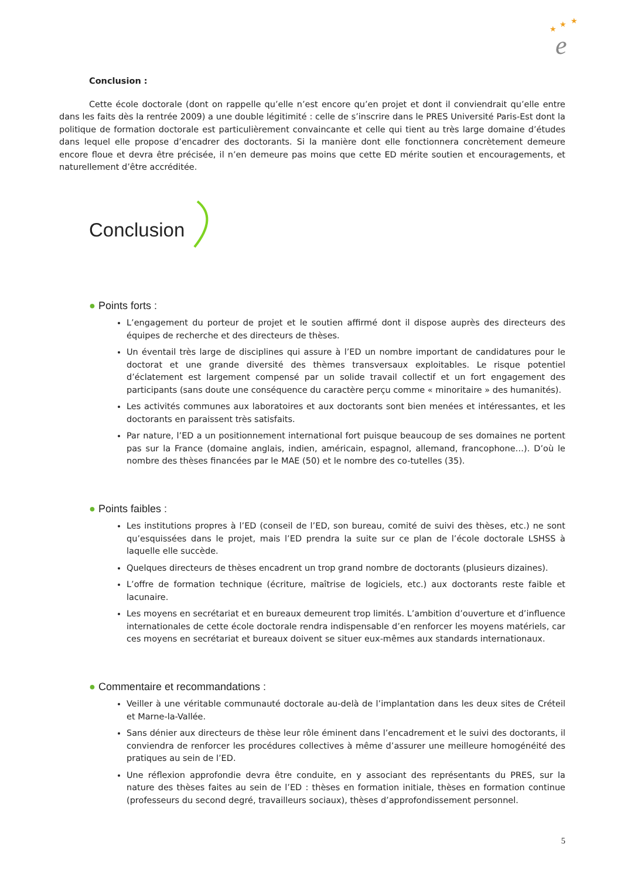★
★
★
e
Conclusion :
Cette école doctorale (dont on rappelle qu’elle n’est encore qu’en projet et dont il conviendrait qu’elle entre dans les faits dès la rentrée 2009) a une double légitimité : celle de s’inscrire dans le PRES Université Paris-Est dont la politique de formation doctorale est particulièrement convaincante et celle qui tient au très large domaine d’études dans lequel elle propose d’encadrer des doctorants. Si la manière dont elle fonctionnera concrètement demeure encore floue et devra être précisée, il n’en demeure pas moins que cette ED mérite soutien et encouragements, et naturellement d’être accréditée.
Conclusion
● Points forts :
L’engagement du porteur de projet et le soutien affirmé dont il dispose auprès des directeurs des équipes de recherche et des directeurs de thèses.
Un éventail très large de disciplines qui assure à l’ED un nombre important de candidatures pour le doctorat et une grande diversité des thèmes transversaux exploitables. Le risque potentiel d’éclatement est largement compensé par un solide travail collectif et un fort engagement des participants (sans doute une conséquence du caractère perçu comme « minoritaire » des humanités).
Les activités communes aux laboratoires et aux doctorants sont bien menées et intéressantes, et les doctorants en paraissent très satisfaits.
Par nature, l’ED a un positionnement international fort puisque beaucoup de ses domaines ne portent pas sur la France (domaine anglais, indien, américain, espagnol, allemand, francophone…). D’où le nombre des thèses financées par le MAE (50) et le nombre des co-tutelles (35).
● Points faibles :
Les institutions propres à l’ED (conseil de l’ED, son bureau, comité de suivi des thèses, etc.) ne sont qu’esquissées dans le projet, mais l’ED prendra la suite sur ce plan de l’école doctorale LSHSS à laquelle elle succède.
Quelques directeurs de thèses encadrent un trop grand nombre de doctorants (plusieurs dizaines).
L’offre de formation technique (écriture, maîtrise de logiciels, etc.) aux doctorants reste faible et lacunaire.
Les moyens en secrétariat et en bureaux demeurent trop limités. L’ambition d’ouverture et d’influence internationales de cette école doctorale rendra indispensable d’en renforcer les moyens matériels, car ces moyens en secrétariat et bureaux doivent se situer eux-mêmes aux standards internationaux.
● Commentaire et recommandations :
Veiller à une véritable communauté doctorale au-delà de l’implantation dans les deux sites de Créteil et Marne-la-Vallée.
Sans dénier aux directeurs de thèse leur rôle éminent dans l’encadrement et le suivi des doctorants, il conviendra de renforcer les procédures collectives à même d’assurer une meilleure homogénéité des pratiques au sein de l’ED.
Une réflexion approfondie devra être conduite, en y associant des représentants du PRES, sur la nature des thèses faites au sein de l’ED : thèses en formation initiale, thèses en formation continue (professeurs du second degré, travailleurs sociaux), thèses d’approfondissement personnel.
5